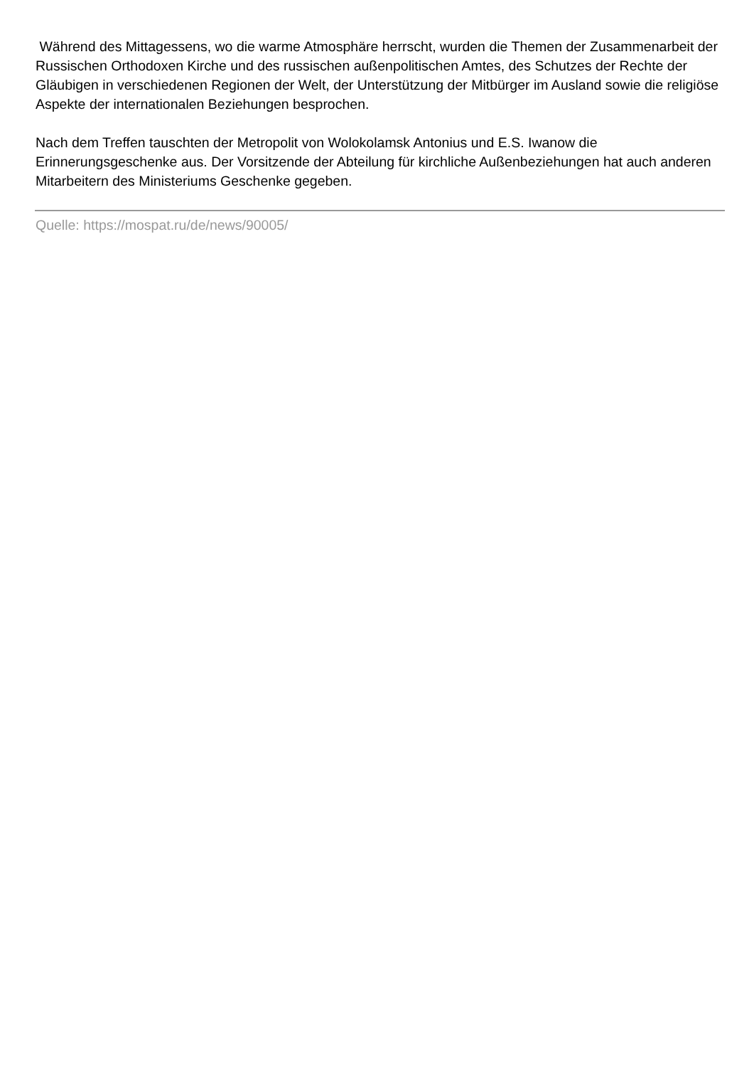Während des Mittagessens, wo die warme Atmosphäre herrscht, wurden die Themen der Zusammenarbeit der Russischen Orthodoxen Kirche und des russischen außenpolitischen Amtes, des Schutzes der Rechte der Gläubigen in verschiedenen Regionen der Welt, der Unterstützung der Mitbürger im Ausland sowie die religiöse Aspekte der internationalen Beziehungen besprochen.
Nach dem Treffen tauschten der Metropolit von Wolokolamsk Antonius und E.S. Iwanow die Erinnerungsgeschenke aus. Der Vorsitzende der Abteilung für kirchliche Außenbeziehungen hat auch anderen Mitarbeitern des Ministeriums Geschenke gegeben.
Quelle: https://mospat.ru/de/news/90005/